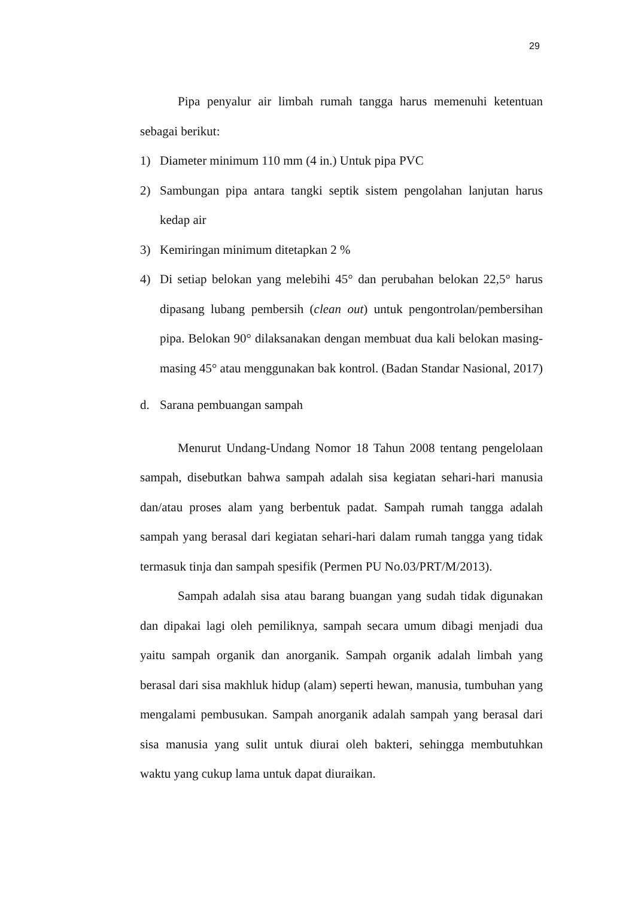29
Pipa penyalur air limbah rumah tangga harus memenuhi ketentuan sebagai berikut:
1) Diameter minimum 110 mm (4 in.) Untuk pipa PVC
2) Sambungan pipa antara tangki septik sistem pengolahan lanjutan harus kedap air
3) Kemiringan minimum ditetapkan 2 %
4) Di setiap belokan yang melebihi 45° dan perubahan belokan 22,5° harus dipasang lubang pembersih (clean out) untuk pengontrolan/pembersihan pipa. Belokan 90° dilaksanakan dengan membuat dua kali belokan masing-masing 45° atau menggunakan bak kontrol. (Badan Standar Nasional, 2017)
d. Sarana pembuangan sampah
Menurut Undang-Undang Nomor 18 Tahun 2008 tentang pengelolaan sampah, disebutkan bahwa sampah adalah sisa kegiatan sehari-hari manusia dan/atau proses alam yang berbentuk padat. Sampah rumah tangga adalah sampah yang berasal dari kegiatan sehari-hari dalam rumah tangga yang tidak termasuk tinja dan sampah spesifik (Permen PU No.03/PRT/M/2013).
Sampah adalah sisa atau barang buangan yang sudah tidak digunakan dan dipakai lagi oleh pemiliknya, sampah secara umum dibagi menjadi dua yaitu sampah organik dan anorganik. Sampah organik adalah limbah yang berasal dari sisa makhluk hidup (alam) seperti hewan, manusia, tumbuhan yang mengalami pembusukan. Sampah anorganik adalah sampah yang berasal dari sisa manusia yang sulit untuk diurai oleh bakteri, sehingga membutuhkan waktu yang cukup lama untuk dapat diuraikan.